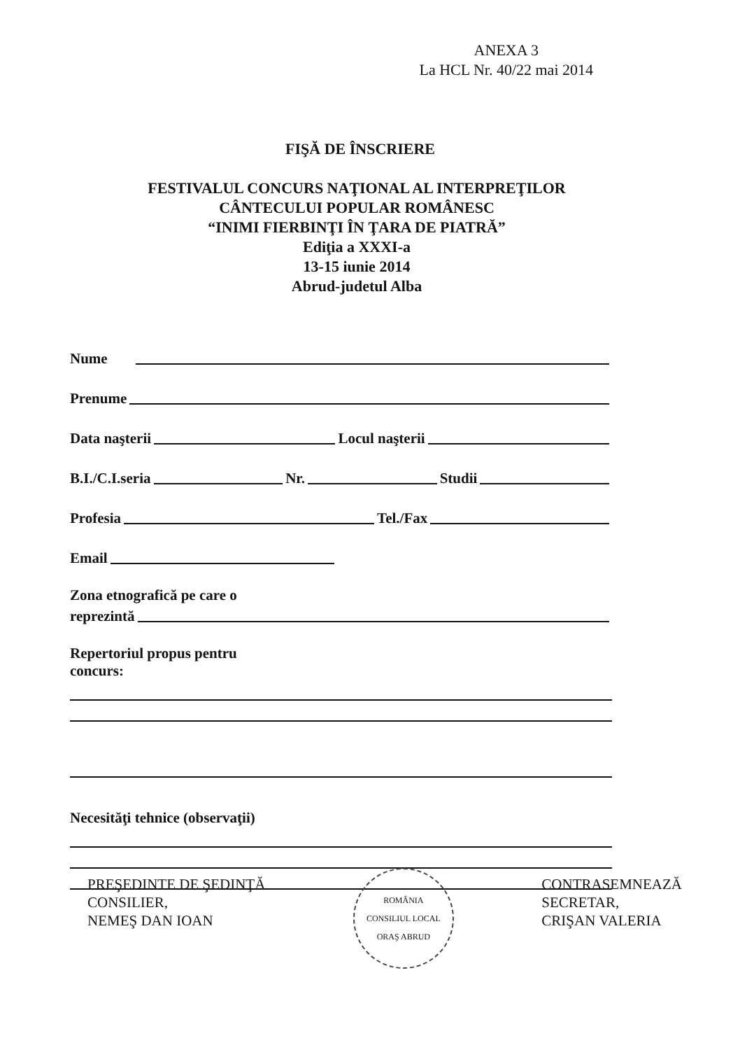ANEXA 3
La HCL Nr. 40/22 mai 2014
FIŞĂ DE ÎNSCRIERE
FESTIVALUL CONCURS NAŢIONAL AL INTERPREŢILOR
CÂNTECULUI POPULAR ROMÂNESC
“INIMI FIERBINŢI ÎN ŢARA DE PIATRĂ”
Ediţia a XXXI-a
13-15 iunie 2014
Abrud-judetul Alba
Nume
Prenume
Data naşterii Locul naşterii
B.I./C.I.seria Nr. Studii
Profesia Tel./Fax
Email
Zona etnografică pe care o
reprezintă
Repertoriul propus pentru
concurs:
Necesităţi tehnice (observaţii)
PREŞEDINTE DE ŞEDINŢĂ
CONSILIER,
NEMEŞ DAN IOAN
ROMÂNIA
CONSILIUL LOCAL
ORAŞ ABRUD
CONTRASEMNEAZĂ
SECRETAR,
CRIŞAN VALERIA